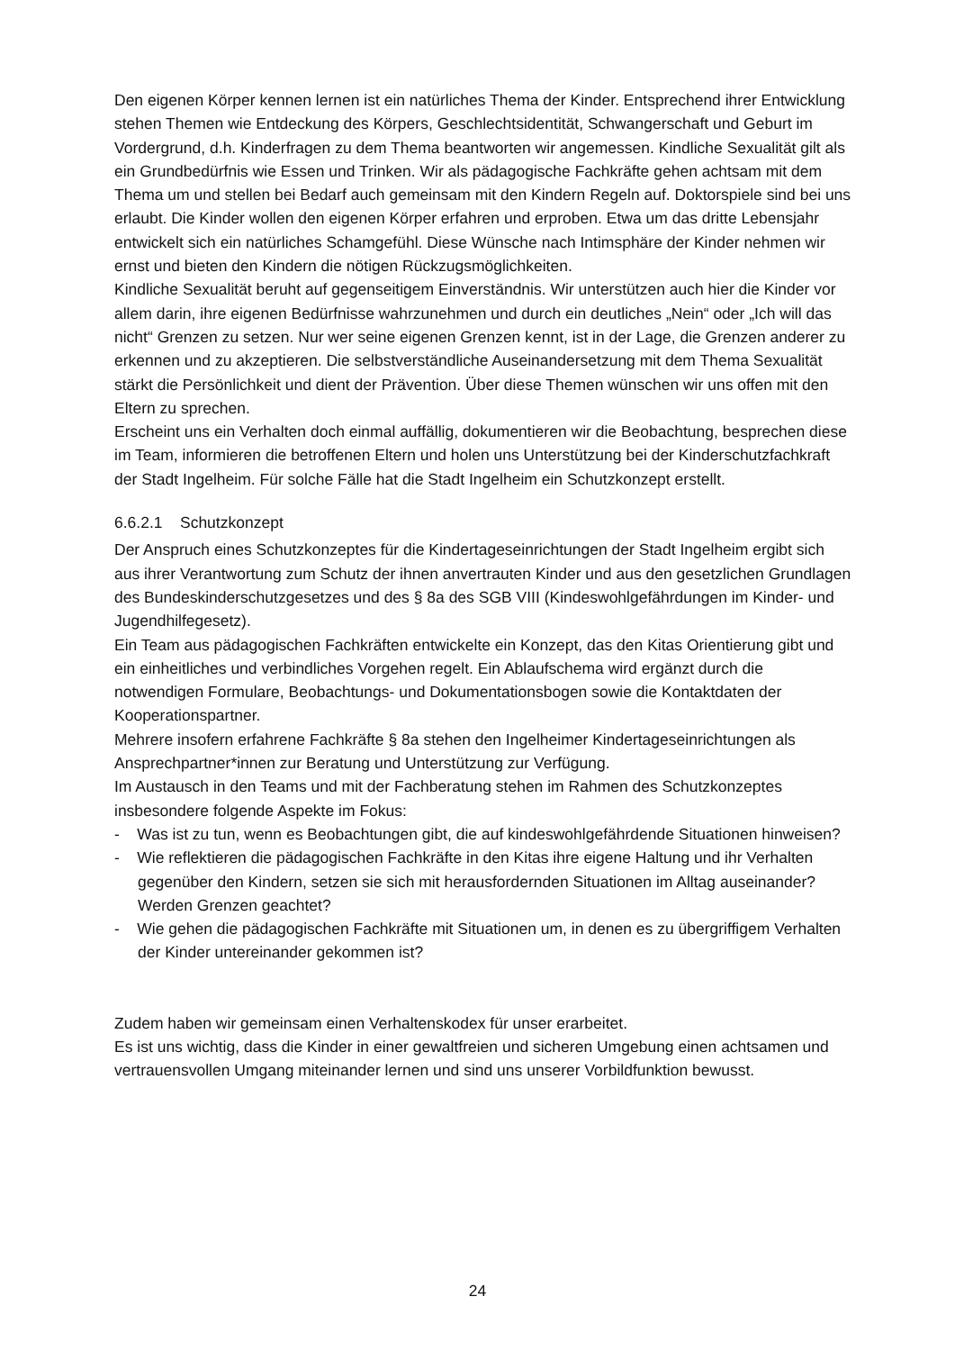Den eigenen Körper kennen lernen ist ein natürliches Thema der Kinder. Entsprechend ihrer Entwicklung stehen Themen wie Entdeckung des Körpers, Geschlechtsidentität, Schwangerschaft und Geburt im Vordergrund, d.h. Kinderfragen zu dem Thema beantworten wir angemessen. Kindliche Sexualität gilt als ein Grundbedürfnis wie Essen und Trinken. Wir als pädagogische Fachkräfte gehen achtsam mit dem Thema um und stellen bei Bedarf auch gemeinsam mit den Kindern Regeln auf. Doktorspiele sind bei uns erlaubt. Die Kinder wollen den eigenen Körper erfahren und erproben. Etwa um das dritte Lebensjahr entwickelt sich ein natürliches Schamgefühl. Diese Wünsche nach Intimsphäre der Kinder nehmen wir ernst und bieten den Kindern die nötigen Rückzugsmöglichkeiten.
Kindliche Sexualität beruht auf gegenseitigem Einverständnis. Wir unterstützen auch hier die Kinder vor allem darin, ihre eigenen Bedürfnisse wahrzunehmen und durch ein deutliches „Nein“ oder „Ich will das nicht“ Grenzen zu setzen. Nur wer seine eigenen Grenzen kennt, ist in der Lage, die Grenzen anderer zu erkennen und zu akzeptieren. Die selbstverständliche Auseinandersetzung mit dem Thema Sexualität stärkt die Persönlichkeit und dient der Prävention. Über diese Themen wünschen wir uns offen mit den Eltern zu sprechen.
Erscheint uns ein Verhalten doch einmal auffällig, dokumentieren wir die Beobachtung, besprechen diese im Team, informieren die betroffenen Eltern und holen uns Unterstützung bei der Kinderschutzfachkraft der Stadt Ingelheim. Für solche Fälle hat die Stadt Ingelheim ein Schutzkonzept erstellt.
6.6.2.1 Schutzkonzept
Der Anspruch eines Schutzkonzeptes für die Kindertageseinrichtungen der Stadt Ingelheim ergibt sich aus ihrer Verantwortung zum Schutz der ihnen anvertrauten Kinder und aus den gesetzlichen Grundlagen des Bundeskinderschutzgesetzes und des § 8a des SGB VIII (Kindeswohlgefährdungen im Kinder- und Jugendhilfegesetz).
Ein Team aus pädagogischen Fachkräften entwickelte ein Konzept, das den Kitas Orientierung gibt und ein einheitliches und verbindliches Vorgehen regelt. Ein Ablaufschema wird ergänzt durch die notwendigen Formulare, Beobachtungs- und Dokumentationsbogen sowie die Kontaktdaten der Kooperationspartner.
Mehrere insofern erfahrene Fachkräfte § 8a stehen den Ingelheimer Kindertageseinrichtungen als Ansprechpartner*innen zur Beratung und Unterstützung zur Verfügung.
Im Austausch in den Teams und mit der Fachberatung stehen im Rahmen des Schutzkonzeptes insbesondere folgende Aspekte im Fokus:
- Was ist zu tun, wenn es Beobachtungen gibt, die auf kindeswohlgefährdende Situationen hinweisen?
- Wie reflektieren die pädagogischen Fachkräfte in den Kitas ihre eigene Haltung und ihr Verhalten gegenüber den Kindern, setzen sie sich mit herausfordernden Situationen im Alltag auseinander? Werden Grenzen geachtet?
- Wie gehen die pädagogischen Fachkräfte mit Situationen um, in denen es zu übergriffigem Verhalten der Kinder untereinander gekommen ist?
Zudem haben wir gemeinsam einen Verhaltenskodex für unser erarbeitet.
Es ist uns wichtig, dass die Kinder in einer gewaltfreien und sicheren Umgebung einen achtsamen und vertrauensvollen Umgang miteinander lernen und sind uns unserer Vorbildfunktion bewusst.
24